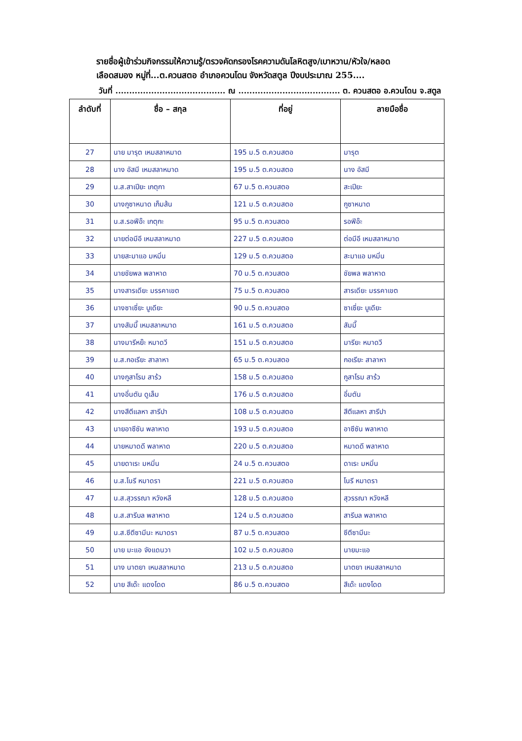รายชื่อผู้เข้าร่วมกิจกรรมให้ความรู้/ตรวจคัดกรองโรคความดันโลหิตสูง/เบาหวาน/หัวใจ/หลอด
เลือดสมอง หมู่ที่...ต.ควนสตอ อำเภอควนโดน จังหวัดสตูล ปีงบประมาณ 255....
วันที่ ........................................ ณ ..................................... ต. ควนสตอ อ.ควนโดน จ.สตูล
| ลำดับที่ | ชื่อ – สกุล | ที่อยู่ | ลายมือชื่อ |
| --- | --- | --- | --- |
| 27 | นาย มารุต เหมสลาหมาด | 195 ม.5 ต.ควนสตอ | มารุต |
| 28 | นาง อัสมี เหมสลาหมาด | 195 ม.5 ต.ควนสตอ | นาง อัสมี |
| 29 | น.ส.สาเปียะ เกตุกา | 67 ม.5 ต.ควนสตอ | สะเปียะ |
| 30 | นางกูซาหนาด เก็มส้น | 121 ม.5 ต.ควนสตอ | กูซาหนาด |
| 31 | น.ส.รอฟีอ๊ะ เกตุกะ | 95 ม.5 ต.ควนสตอ | รอฟีอ๊ะ |
| 32 | นายต่อมีอี เหมสลาหมาด | 227 ม.5 ต.ควนสตอ | ต่อมีอี เหมสลาหมาด |
| 33 | นายสะมาแอ มหมิ่น | 129 ม.5 ต.ควนสตอ | สะมาแอ มหมิ่น |
| 34 | นายชัยพล พลาหาด | 70 ม.5 ต.ควนสตอ | ชัยพล พลาหาด |
| 35 | นางสารเดียะ มรรคาเขต | 75 ม.5 ต.ควนสตอ | สารเดียะ มรรคาเขต |
| 36 | นางซาเซี่ยะ บูเดียะ | 90 ม.5 ต.ควนสตอ | ซาเซี่ยะ บูเดียะ |
| 37 | นางสัมมี๊ เหมสลาหมาด | 161 ม.5 ต.ควนสตอ | สัมมี๊ |
| 38 | นางมารีหย๊ะ หมาดวี | 151 ม.5 ต.ควนสตอ | มารียะ หมาดวี |
| 39 | น.ส.กอเรียะ สาลาหา | 65 ม.5 ต.ควนสตอ | กอเรียะ สาลาหา |
| 40 | นางกูสาโรม สาร้ว | 158 ม.5 ต.ควนสตอ | กูสาโรม สาร้ว |
| 41 | นางอี่นตัน ดูเล็ม | 176 ม.5 ต.ควนสตอ | อี่มตัน |
| 42 | นางสีตีแลหา สารีปา | 108 ม.5 ต.ควนสตอ | สีตีแลหา สารีปา |
| 43 | นายอาซีซัน พลาหาด | 193 ม.5 ต.ควนสตอ | อาซีซัน พลาหาด |
| 44 | นายหมาดดี พลาหาด | 220 ม.5 ต.ควนสตอ | หมาดดี พลาหาด |
| 45 | นายดาเระ มหมิ่น | 24 ม.5 ต.ควนสตอ | ดาเระ มหมิ่น |
| 46 | น.ส.โนรี หมาดรา | 221 ม.5 ต.ควนสตอ | โนรี หมาดรา |
| 47 | น.ส.สุวรรณา หวังหลี | 128 ม.5 ต.ควนสตอ | สุวรรณา หวังหลี |
| 48 | น.ส.สารีบล พลาหาด | 124 ม.5 ต.ควนสตอ | สารีบล พลาหาด |
| 49 | น.ส.ซีตีซามีนะ หมาดรา | 87 ม.5 ต.ควนสตอ | ซีตีซามีนะ |
| 50 | นาย มะแอ จังแดนวา | 102 ม.5 ต.ควนสตอ | นายมะแอ |
| 51 | นาง นาตยา เหมสลาหมาด | 213 ม.5 ต.ควนสตอ | นาตยา เหมสลาหมาด |
| 52 | นาย สีเด๊ะ แดงโดด | 86 ม.5 ต.ควนสตอ | สีเด๊ะ แดงโดด |